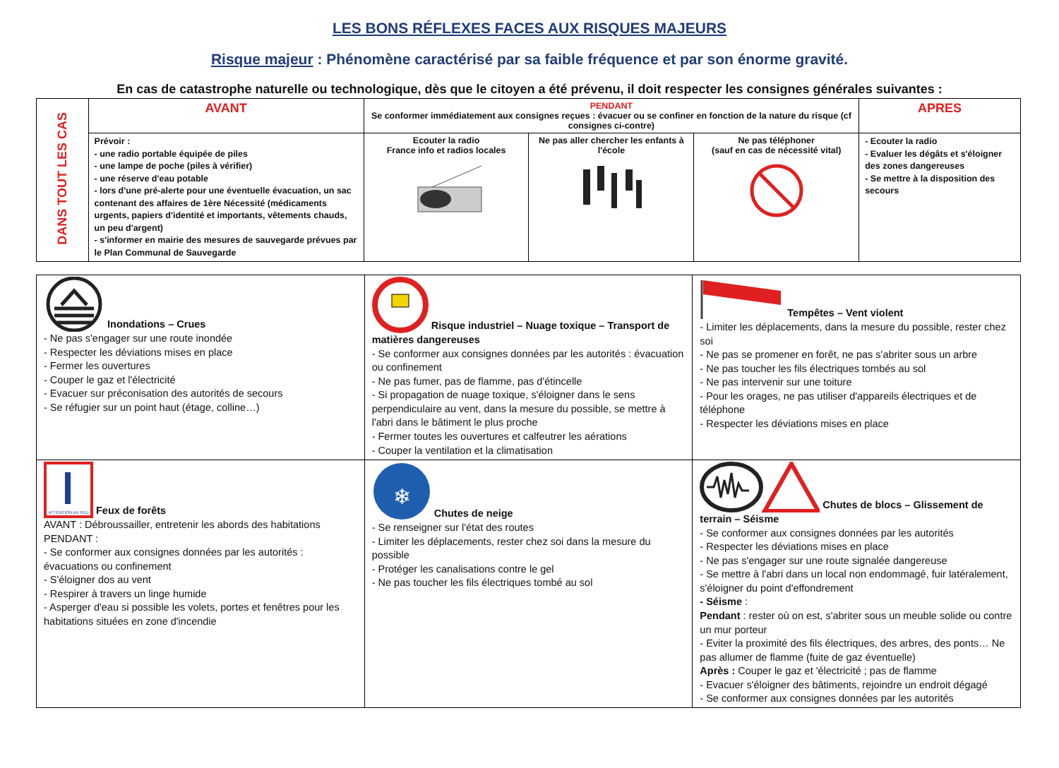LES BONS RÉFLEXES FACES AUX RISQUES MAJEURS
Risque majeur : Phénomène caractérisé par sa faible fréquence et par son énorme gravité.
En cas de catastrophe naturelle ou technologique, dès que le citoyen a été prévenu, il doit respecter les consignes générales suivantes :
| DANS TOUT LES CAS | AVANT | PENDANT Se conformer immédiatement aux consignes reçues : évacuer ou se confiner en fonction de la nature du risque (cf consignes ci-contre) | | | APRES |
| | Prévoir : - une radio portable équipée de piles - une lampe de poche (piles à vérifier) - une réserve d'eau potable - lors d'une pré-alerte pour une éventuelle évacuation, un sac contenant des affaires de 1ère Nécessité (médicaments urgents, papiers d'identité et importants, vêtements chauds, un peu d'argent) - s'informer en mairie des mesures de sauvegarde prévues par le Plan Communal de Sauvegarde | Ecouter la radio France info et radios locales | Ne pas aller chercher les enfants à l'école | Ne pas téléphoner (sauf en cas de nécessité vital) | - Ecouter la radio - Evaluer les dégâts et s'éloigner des zones dangereuses - Se mettre à la disposition des secours |
| Inondations – Crues - Ne pas s'engager sur une route inondée - Respecter les déviations mises en place - Fermer les ouvertures - Couper le gaz et l'électricité - Evacuer sur préconisation des autorités de secours - Se réfugier sur un point haut (étage, colline…) | Risque industriel – Nuage toxique – Transport de matières dangereuses - Se conformer aux consignes données par les autorités : évacuation ou confinement - Ne pas fumer, pas de flamme, pas d'étincelle - Si propagation de nuage toxique, s'éloigner dans le sens perpendiculaire au vent, dans la mesure du possible, se mettre à l'abri dans le bâtiment le plus proche - Fermer toutes les ouvertures et calfeutrer les aérations - Couper la ventilation et la climatisation | Tempêtes – Vent violent - Limiter les déplacements, dans la mesure du possible, rester chez soi - Ne pas se promener en forêt, ne pas s'abriter sous un arbre - Ne pas toucher les fils électriques tombés au sol - Ne pas intervenir sur une toiture - Pour les orages, ne pas utiliser d'appareils électriques et de téléphone - Respecter les déviations mises en place |
| ATTENTION AU FEU Feux de forêts AVANT : Débroussailler, entretenir les abords des habitations PENDANT : - Se conformer aux consignes données par les autorités : évacuations ou confinement - S'éloigner dos au vent - Respirer à travers un linge humide - Asperger d'eau si possible les volets, portes et fenêtres pour les habitations situées en zone d'incendie | ❄ Chutes de neige - Se renseigner sur l'état des routes - Limiter les déplacements, rester chez soi dans la mesure du possible - Protéger les canalisations contre le gel - Ne pas toucher les fils électriques tombé au sol | Chutes de blocs – Glissement de terrain – Séisme - Se conformer aux consignes données par les autorités - Respecter les déviations mises en place - Ne pas s'engager sur une route signalée dangereuse - Se mettre à l'abri dans un local non endommagé, fuir latéralement, s'éloigner du point d'effondrement - Séisme : Pendant : rester où on est, s'abriter sous un meuble solide ou contre un mur porteur - Eviter la proximité des fils électriques, des arbres, des ponts… Ne pas allumer de flamme (fuite de gaz éventuelle) Après : Couper le gaz et 'électricité ; pas de flamme - Evacuer s'éloigner des bâtiments, rejoindre un endroit dégagé - Se conformer aux consignes données par les autorités |